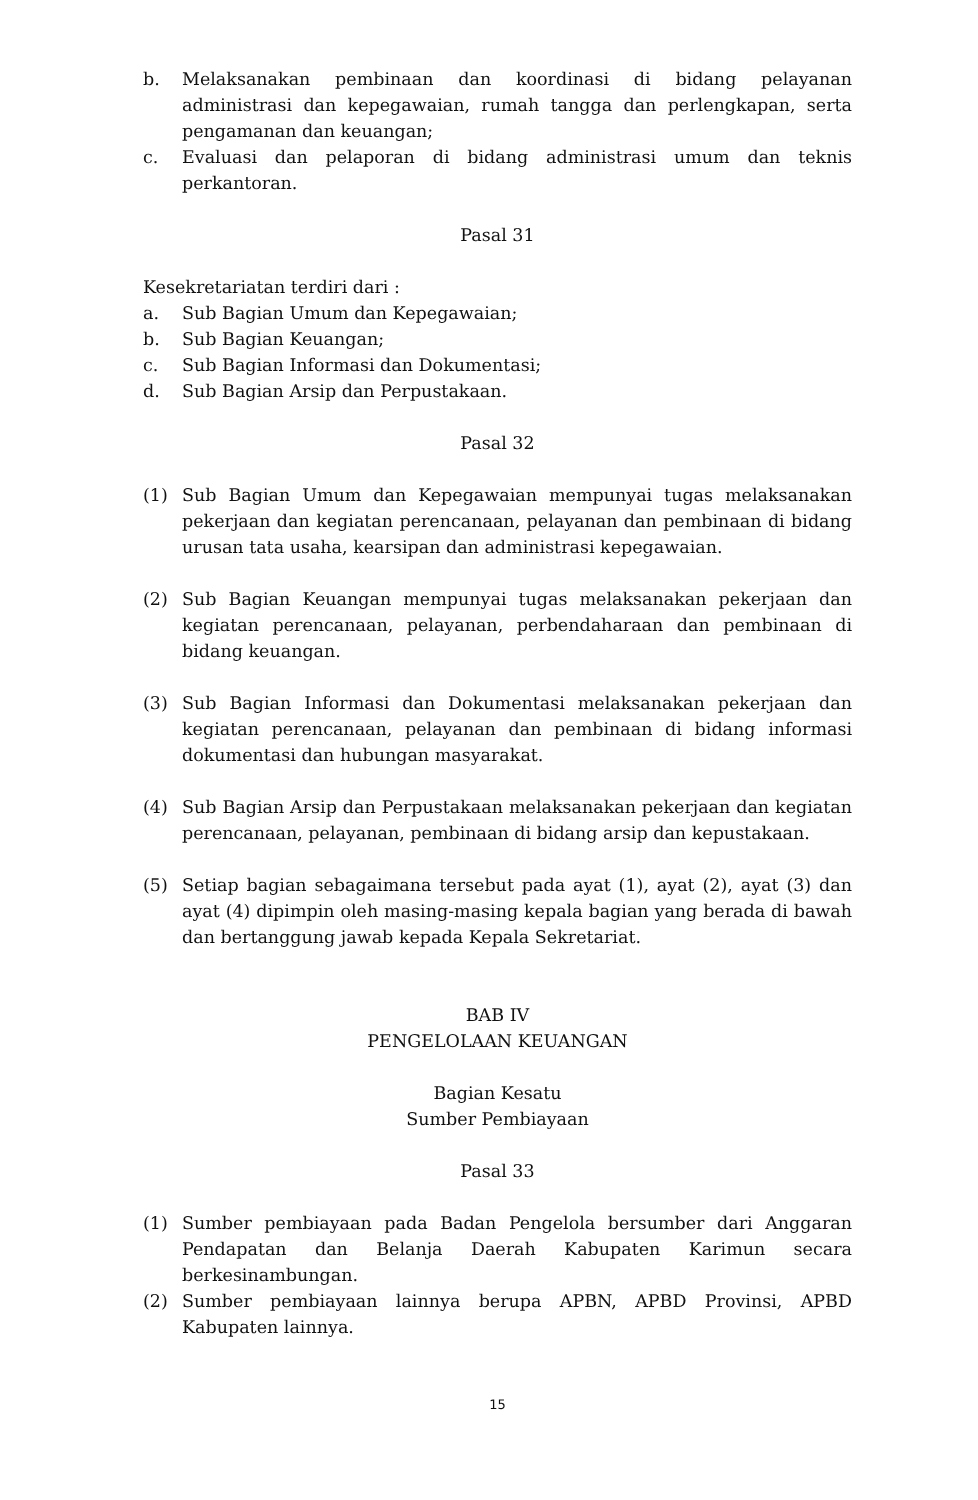b. Melaksanakan pembinaan dan koordinasi di bidang pelayanan administrasi dan kepegawaian, rumah tangga dan perlengkapan, serta pengamanan dan keuangan;
c. Evaluasi dan pelaporan di bidang administrasi umum dan teknis perkantoran.
Pasal 31
Kesekretariatan terdiri dari :
a. Sub Bagian Umum dan Kepegawaian;
b. Sub Bagian Keuangan;
c. Sub Bagian Informasi dan Dokumentasi;
d. Sub Bagian Arsip dan Perpustakaan.
Pasal 32
(1) Sub Bagian Umum dan Kepegawaian mempunyai tugas melaksanakan pekerjaan dan kegiatan perencanaan, pelayanan dan pembinaan di bidang urusan tata usaha, kearsipan dan administrasi kepegawaian.
(2) Sub Bagian Keuangan mempunyai tugas melaksanakan pekerjaan dan kegiatan perencanaan, pelayanan, perbendaharaan dan pembinaan di bidang keuangan.
(3) Sub Bagian Informasi dan Dokumentasi melaksanakan pekerjaan dan kegiatan perencanaan, pelayanan dan pembinaan di bidang informasi dokumentasi dan hubungan masyarakat.
(4) Sub Bagian Arsip dan Perpustakaan melaksanakan pekerjaan dan kegiatan perencanaan, pelayanan, pembinaan di bidang arsip dan kepustakaan.
(5) Setiap bagian sebagaimana tersebut pada ayat (1), ayat (2), ayat (3) dan ayat (4) dipimpin oleh masing-masing kepala bagian yang berada di bawah dan bertanggung jawab kepada Kepala Sekretariat.
BAB IV
PENGELOLAAN KEUANGAN
Bagian Kesatu
Sumber Pembiayaan
Pasal 33
(1) Sumber pembiayaan pada Badan Pengelola bersumber dari Anggaran Pendapatan dan Belanja Daerah Kabupaten Karimun secara berkesinambungan.
(2) Sumber pembiayaan lainnya berupa APBN, APBD Provinsi, APBD Kabupaten lainnya.
15